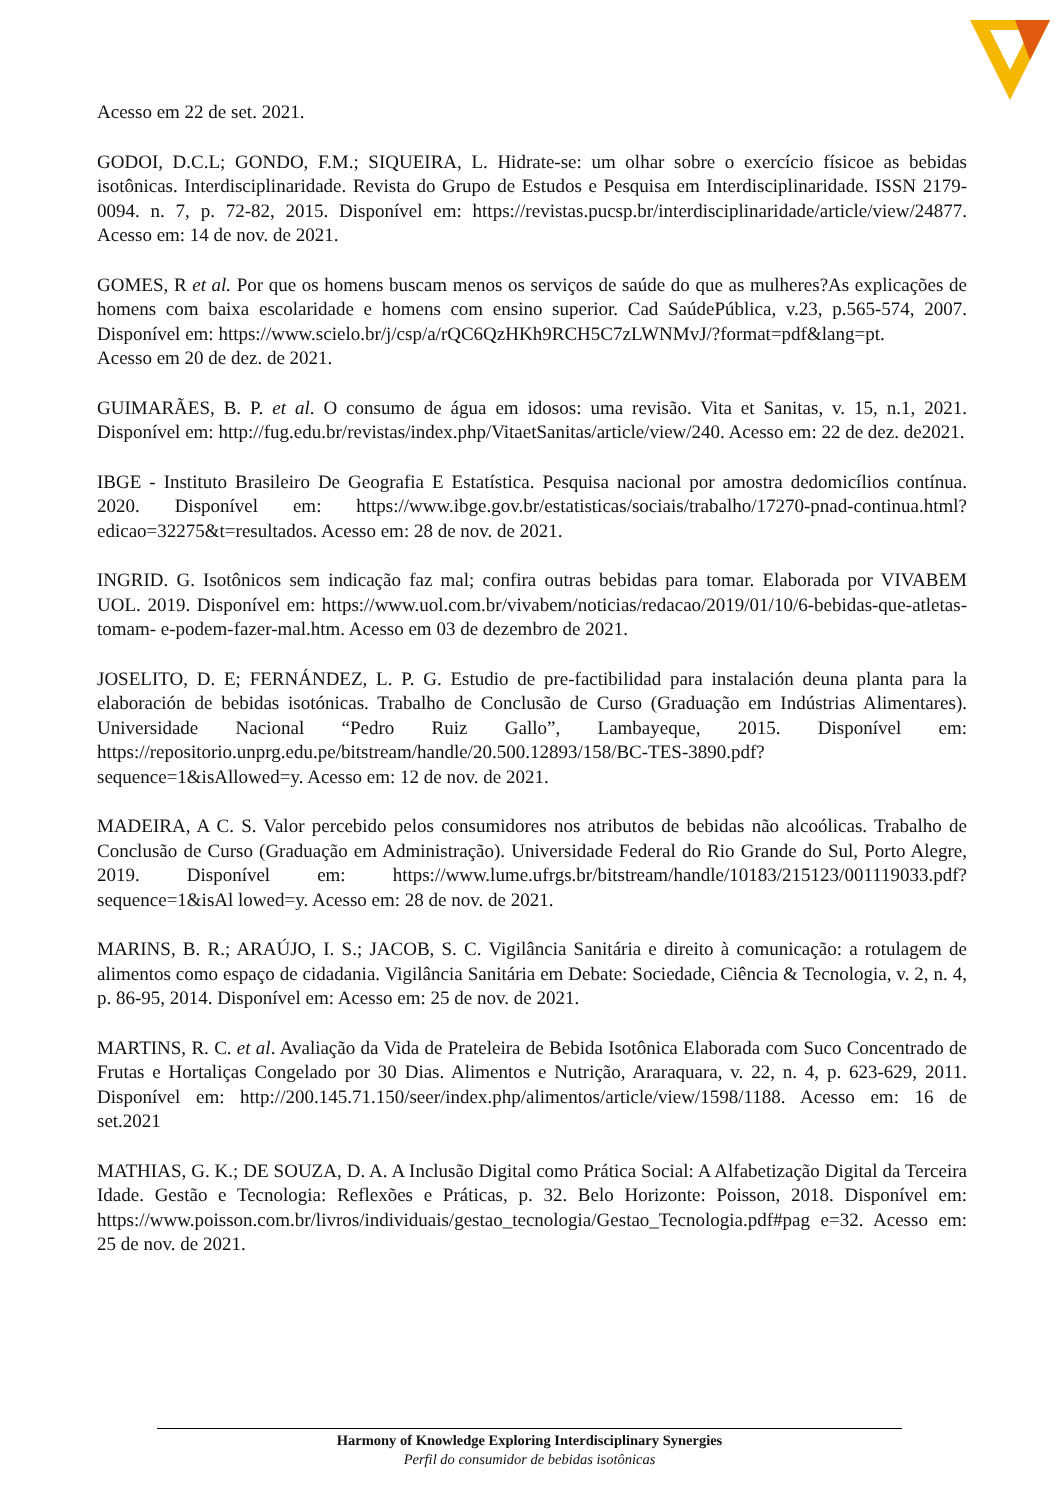Acesso em 22 de set. 2021.
GODOI, D.C.L; GONDO, F.M.; SIQUEIRA, L. Hidrate-se: um olhar sobre o exercício físicoe as bebidas isotônicas. Interdisciplinaridade. Revista do Grupo de Estudos e Pesquisa em Interdisciplinaridade. ISSN 2179-0094. n. 7, p. 72-82, 2015. Disponível em: https://revistas.pucsp.br/interdisciplinaridade/article/view/24877. Acesso em: 14 de nov. de 2021.
GOMES, R et al. Por que os homens buscam menos os serviços de saúde do que as mulheres?As explicações de homens com baixa escolaridade e homens com ensino superior. Cad SaúdePública, v.23, p.565-574, 2007. Disponível em: https://www.scielo.br/j/csp/a/rQC6QzHKh9RCH5C7zLWNMvJ/?format=pdf&lang=pt.
Acesso em 20 de dez. de 2021.
GUIMARÃES, B. P. et al. O consumo de água em idosos: uma revisão. Vita et Sanitas, v. 15, n.1, 2021. Disponível em: http://fug.edu.br/revistas/index.php/VitaetSanitas/article/view/240. Acesso em: 22 de dez. de2021.
IBGE - Instituto Brasileiro De Geografia E Estatística. Pesquisa nacional por amostra dedomicílios contínua. 2020. Disponível em: https://www.ibge.gov.br/estatisticas/sociais/trabalho/17270-pnad-continua.html?edicao=32275&t=resultados. Acesso em: 28 de nov. de 2021.
INGRID. G. Isotônicos sem indicação faz mal; confira outras bebidas para tomar. Elaborada por VIVABEM UOL. 2019. Disponível em: https://www.uol.com.br/vivabem/noticias/redacao/2019/01/10/6-bebidas-que-atletas-tomam- e-podem-fazer-mal.htm. Acesso em 03 de dezembro de 2021.
JOSELITO, D. E; FERNÁNDEZ, L. P. G. Estudio de pre-factibilidad para instalación deuna planta para la elaboración de bebidas isotónicas. Trabalho de Conclusão de Curso (Graduação em Indústrias Alimentares). Universidade Nacional “Pedro Ruiz Gallo”, Lambayeque, 2015. Disponível em: https://repositorio.unprg.edu.pe/bitstream/handle/20.500.12893/158/BC-TES-3890.pdf?sequence=1&isAllowed=y. Acesso em: 12 de nov. de 2021.
MADEIRA, A C. S. Valor percebido pelos consumidores nos atributos de bebidas não alcoólicas. Trabalho de Conclusão de Curso (Graduação em Administração). Universidade Federal do Rio Grande do Sul, Porto Alegre, 2019. Disponível em: https://www.lume.ufrgs.br/bitstream/handle/10183/215123/001119033.pdf?sequence=1&isAl lowed=y. Acesso em: 28 de nov. de 2021.
MARINS, B. R.; ARAÚJO, I. S.; JACOB, S. C. Vigilância Sanitária e direito à comunicação: a rotulagem de alimentos como espaço de cidadania. Vigilância Sanitária em Debate: Sociedade, Ciência & Tecnologia, v. 2, n. 4, p. 86-95, 2014. Disponível em: Acesso em: 25 de nov. de 2021.
MARTINS, R. C. et al. Avaliação da Vida de Prateleira de Bebida Isotônica Elaborada com Suco Concentrado de Frutas e Hortaliças Congelado por 30 Dias. Alimentos e Nutrição, Araraquara, v. 22, n. 4, p. 623-629, 2011. Disponível em: http://200.145.71.150/seer/index.php/alimentos/article/view/1598/1188. Acesso em: 16 de set.2021
MATHIAS, G. K.; DE SOUZA, D. A. A Inclusão Digital como Prática Social: A Alfabetização Digital da Terceira Idade. Gestão e Tecnologia: Reflexões e Práticas, p. 32. Belo Horizonte: Poisson, 2018. Disponível em: https://www.poisson.com.br/livros/individuais/gestao_tecnologia/Gestao_Tecnologia.pdf#pag e=32. Acesso em: 25 de nov. de 2021.
Harmony of Knowledge Exploring Interdisciplinary Synergies
Perfil do consumidor de bebidas isotônicas